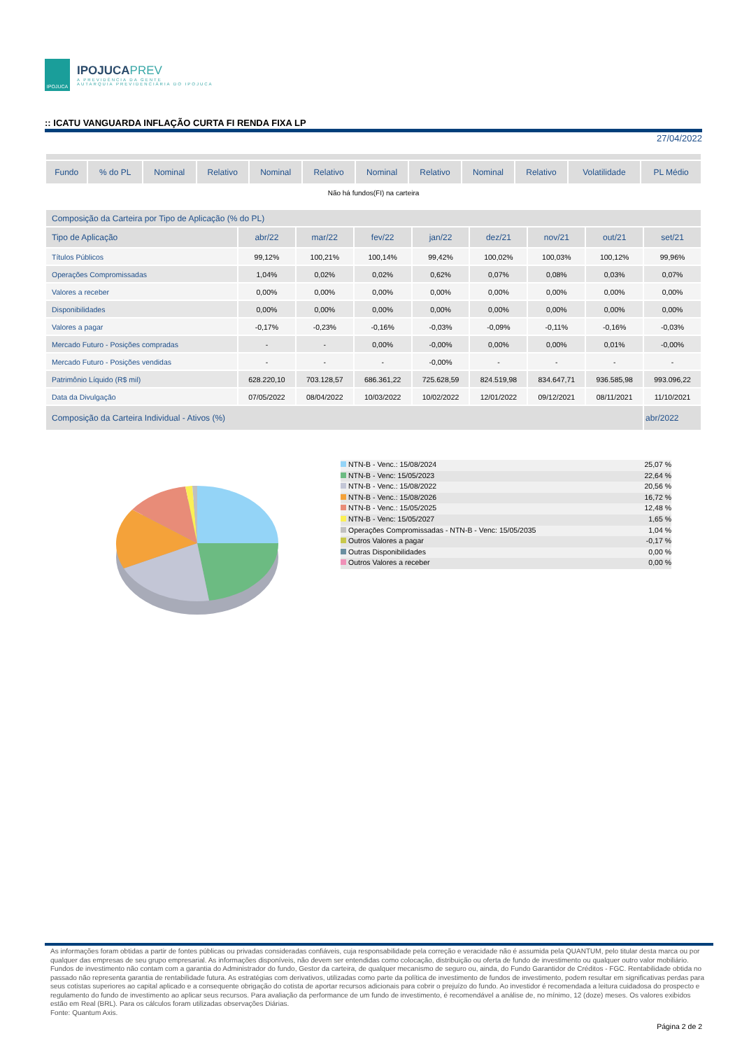IPOJUCA
IPOJUCAPREV
A PREVIDÊNCIA DA GENTE
AUTARQUIA PREVIDENCIÁRIA DO IPOJUCA
:: ICATU VANGUARDA INFLAÇÃO CURTA FI RENDA FIXA LP
27/04/2022
| Fundo | % do PL | Nominal | Relativo | Nominal | Relativo | Nominal | Relativo | Nominal | Relativo | Volatilidade | PL Médio |
| --- | --- | --- | --- | --- | --- | --- | --- | --- | --- | --- | --- |
Não há fundos(FI) na carteira
| Composição da Carteira por Tipo de Aplicação (% do PL) | | | | | | | | |
| Tipo de Aplicação | abr/22 | mar/22 | fev/22 | jan/22 | dez/21 | nov/21 | out/21 | set/21 |
| Títulos Públicos | 99,12% | 100,21% | 100,14% | 99,42% | 100,02% | 100,03% | 100,12% | 99,96% |
| Operações Compromissadas | 1,04% | 0,02% | 0,02% | 0,62% | 0,07% | 0,08% | 0,03% | 0,07% |
| Valores a receber | 0,00% | 0,00% | 0,00% | 0,00% | 0,00% | 0,00% | 0,00% | 0,00% |
| Disponibilidades | 0,00% | 0,00% | 0,00% | 0,00% | 0,00% | 0,00% | 0,00% | 0,00% |
| Valores a pagar | -0,17% | -0,23% | -0,16% | -0,03% | -0,09% | -0,11% | -0,16% | -0,03% |
| Mercado Futuro - Posições compradas | - | - | 0,00% | -0,00% | 0,00% | 0,00% | 0,01% | -0,00% |
| Mercado Futuro - Posições vendidas | - | - | - | -0,00% | - | - | - | - |
| Patrimônio Líquido (R$ mil) | 628.220,10 | 703.128,57 | 686.361,22 | 725.628,59 | 824.519,98 | 834.647,71 | 936.585,98 | 993.096,22 |
| Data da Divulgação | 07/05/2022 | 08/04/2022 | 10/03/2022 | 10/02/2022 | 12/01/2022 | 09/12/2021 | 08/11/2021 | 11/10/2021 |
| Composição da Carteira Individual - Ativos (%) | | | | | | | | abr/2022 |
NTN-B - Venc.: 15/08/2024 25,07 %
NTN-B - Venc: 15/05/2023 22,64 %
NTN-B - Venc.: 15/08/2022 20,56 %
NTN-B - Venc.: 15/08/2026 16,72 %
NTN-B - Venc.: 15/05/2025 12,48 %
NTN-B - Venc: 15/05/2027 1,65 %
Operações Compromissadas - NTN-B - Venc: 15/05/2035 1,04 %
Outros Valores a pagar -0,17 %
Outras Disponibilidades 0,00 %
Outros Valores a receber 0,00 %
As informações foram obtidas a partir de fontes públicas ou privadas consideradas confiáveis, cuja responsabilidade pela correção e veracidade não é assumida pela QUANTUM, pelo titular desta marca ou por qualquer das empresas de seu grupo empresarial. As informações disponíveis, não devem ser entendidas como colocação, distribuição ou oferta de fundo de investimento ou qualquer outro valor mobiliário. Fundos de investimento não contam com a garantia do Administrador do fundo, Gestor da carteira, de qualquer mecanismo de seguro ou, ainda, do Fundo Garantidor de Créditos - FGC. Rentabilidade obtida no passado não representa garantia de rentabilidade futura. As estratégias com derivativos, utilizadas como parte da política de investimento de fundos de investimento, podem resultar em significativas perdas para seus cotistas superiores ao capital aplicado e a consequente obrigação do cotista de aportar recursos adicionais para cobrir o prejuízo do fundo. Ao investidor é recomendada a leitura cuidadosa do prospecto e regulamento do fundo de investimento ao aplicar seus recursos. Para avaliação da performance de um fundo de investimento, é recomendável a análise de, no mínimo, 12 (doze) meses. Os valores exibidos estão em Real (BRL). Para os cálculos foram utilizadas observações Diárias.
Fonte: Quantum Axis.
Página 2 de 2